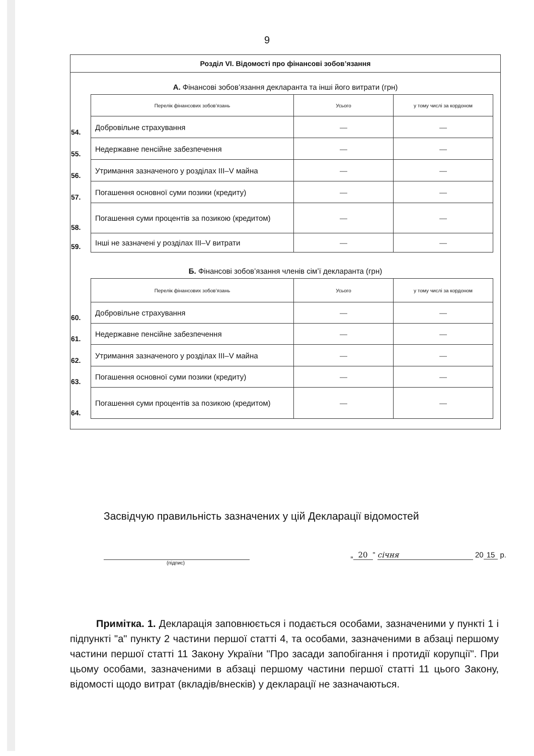9
Розділ VI. Відомості про фінансові зобов’язання
А. Фінансові зобов’язання декларанта та інші його витрати (грн)
| | Перелік фінансових зобов’язань | Усього | у тому числі за кордоном |
| 54. | Добровільне страхування | — | — |
| 55. | Недержавне пенсійне забезпечення | — | — |
| 56. | Утримання зазначеного у розділах III–V майна | — | — |
| 57. | Погашення основної суми позики (кредиту) | — | — |
| 58. | Погашення суми процентів за позикою (кредитом) | — | — |
| 59. | Інші не зазначені у розділах III–V витрати | — | — |
Б. Фінансові зобов’язання членів сім’ї декларанта (грн)
| | Перелік фінансових зобов’язань | Усього | у тому числі за кордоном |
| 60. | Добровільне страхування | — | — |
| 61. | Недержавне пенсійне забезпечення | — | — |
| 62. | Утримання зазначеного у розділах III–V майна | — | — |
| 63. | Погашення основної суми позики (кредиту) | — | — |
| 64. | Погашення суми процентів за позикою (кредитом) | — | — |
Засвідчую правильність зазначених у цій Декларації відомостей
„ 20” січня 20 15 р.
(підпис)
Примітка. 1. Декларація заповнюється і подається особами, зазначеними у пункті 1 і підпункті "а" пункту 2 частини першої статті 4, та особами, зазначеними в абзаці першому частини першої статті 11 Закону України "Про засади запобігання і протидії корупції". При цьому особами, зазначеними в абзаці першому частини першої статті 11 цього Закону, відомості щодо витрат (вкладів/внесків) у декларації не зазначаються.